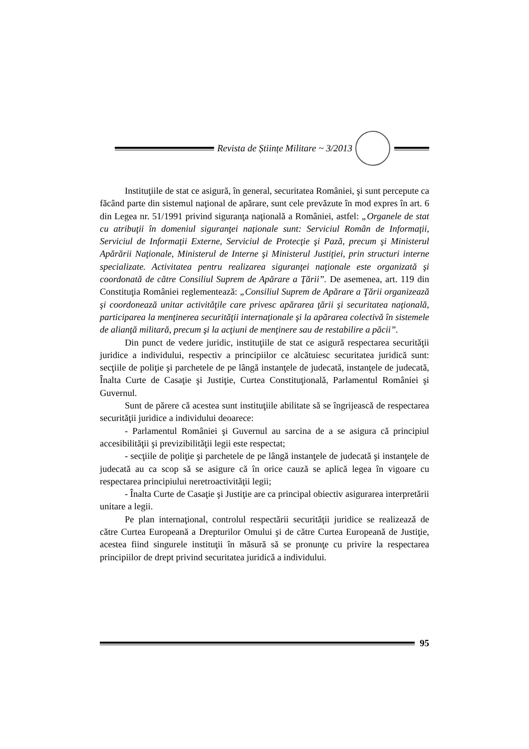Revista de Științe Militare ~ 3/2013
Instituţiile de stat ce asigură, în general, securitatea României, şi sunt percepute ca făcând parte din sistemul naţional de apărare, sunt cele prevăzute în mod expres în art. 6 din Legea nr. 51/1991 privind siguranţa naţională a României, astfel: „Organele de stat cu atribuţii în domeniul siguranţei naţionale sunt: Serviciul Român de Informaţii, Serviciul de Informaţii Externe, Serviciul de Protecţie şi Pază, precum şi Ministerul Apărării Naţionale, Ministerul de Interne şi Ministerul Justiţiei, prin structuri interne specializate. Activitatea pentru realizarea siguranţei naţionale este organizată şi coordonată de către Consiliul Suprem de Apărare a Ţării”. De asemenea, art. 119 din Constituţia României reglementează: „Consiliul Suprem de Apărare a Ţării organizează şi coordonează unitar activităţile care privesc apărarea ţării şi securitatea naţională, participarea la menţinerea securităţii internaţionale şi la apărarea colectivă în sistemele de alianţă militară, precum şi la acţiuni de menţinere sau de restabilire a păcii”.
Din punct de vedere juridic, instituţiile de stat ce asigură respectarea securităţii juridice a individului, respectiv a principiilor ce alcătuiesc securitatea juridică sunt: secţiile de poliţie şi parchetele de pe lângă instanţele de judecată, instanţele de judecată, Înalta Curte de Casaţie şi Justiţie, Curtea Constituţională, Parlamentul României şi Guvernul.
Sunt de părere că acestea sunt instituţiile abilitate să se îngrijească de respectarea securităţii juridice a individului deoarece:
- Parlamentul României şi Guvernul au sarcina de a se asigura că principiul accesibilităţii şi previzibilităţii legii este respectat;
- secţiile de poliţie şi parchetele de pe lângă instanţele de judecată şi instanţele de judecată au ca scop să se asigure că în orice cauză se aplică legea în vigoare cu respectarea principiului neretroactivităţii legii;
- Înalta Curte de Casaţie şi Justiţie are ca principal obiectiv asigurarea interpretării unitare a legii.
Pe plan internaţional, controlul respectării securităţii juridice se realizează de către Curtea Europeană a Drepturilor Omului şi de către Curtea Europeană de Justiţie, acestea fiind singurele instituţii în măsură să se pronunţe cu privire la respectarea principiilor de drept privind securitatea juridică a individului.
95